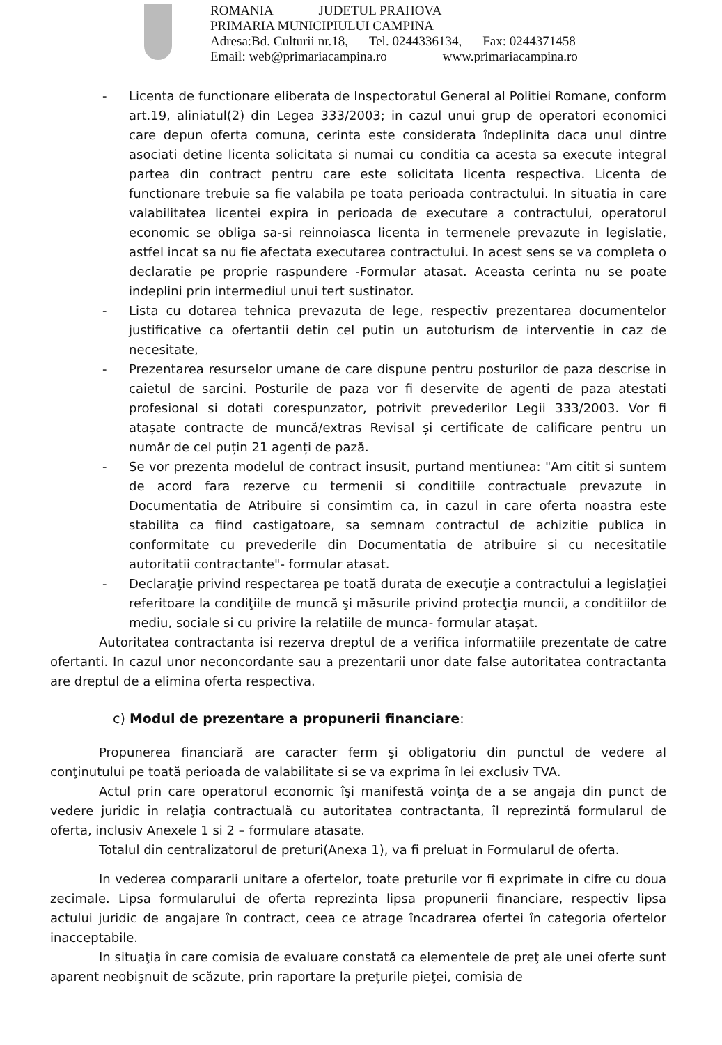ROMANIA JUDETUL PRAHOVA
PRIMARIA MUNICIPIULUI CAMPINA
Adresa:Bd. Culturii nr.18, Tel. 0244336134, Fax: 0244371458
Email: web@primariacampina.ro www.primariacampina.ro
- Licenta de functionare eliberata de Inspectoratul General al Politiei Romane, conform art.19, aliniatul(2) din Legea 333/2003; in cazul unui grup de operatori economici care depun oferta comuna, cerinta este considerata îndeplinita daca unul dintre asociati detine licenta solicitata si numai cu conditia ca acesta sa execute integral partea din contract pentru care este solicitata licenta respectiva. Licenta de functionare trebuie sa fie valabila pe toata perioada contractului. In situatia in care valabilitatea licentei expira in perioada de executare a contractului, operatorul economic se obliga sa-si reinnoiasca licenta in termenele prevazute in legislatie, astfel incat sa nu fie afectata executarea contractului. In acest sens se va completa o declaratie pe proprie raspundere -Formular atasat. Aceasta cerinta nu se poate indeplini prin intermediul unui tert sustinator.
- Lista cu dotarea tehnica prevazuta de lege, respectiv prezentarea documentelor justificative ca ofertantii detin cel putin un autoturism de interventie in caz de necesitate,
- Prezentarea resurselor umane de care dispune pentru posturilor de paza descrise in caietul de sarcini. Posturile de paza vor fi deservite de agenti de paza atestati profesional si dotati corespunzator, potrivit prevederilor Legii 333/2003. Vor fi atașate contracte de muncă/extras Revisal și certificate de calificare pentru un număr de cel puțin 21 agenți de pază.
- Se vor prezenta modelul de contract insusit, purtand mentiunea: "Am citit si suntem de acord fara rezerve cu termenii si conditiile contractuale prevazute in Documentatia de Atribuire si consimtim ca, in cazul in care oferta noastra este stabilita ca fiind castigatoare, sa semnam contractul de achizitie publica in conformitate cu prevederile din Documentatia de atribuire si cu necesitatile autoritatii contractante"- formular atasat.
- Declaraţie privind respectarea pe toată durata de execuţie a contractului a legislaţiei referitoare la condiţiile de muncă şi măsurile privind protecţia muncii, a conditiilor de mediu, sociale si cu privire la relatiile de munca- formular ataşat.
Autoritatea contractanta isi rezerva dreptul de a verifica informatiile prezentate de catre ofertanti. In cazul unor neconcordante sau a prezentarii unor date false autoritatea contractanta are dreptul de a elimina oferta respectiva.
c) Modul de prezentare a propunerii financiare:
Propunerea financiară are caracter ferm şi obligatoriu din punctul de vedere al conţinutului pe toată perioada de valabilitate si se va exprima în lei exclusiv TVA.
Actul prin care operatorul economic îşi manifestă voinţa de a se angaja din punct de vedere juridic în relaţia contractuală cu autoritatea contractanta, îl reprezintă formularul de oferta, inclusiv Anexele 1 si 2 – formulare atasate.
Totalul din centralizatorul de preturi(Anexa 1), va fi preluat in Formularul de oferta.
In vederea compararii unitare a ofertelor, toate preturile vor fi exprimate in cifre cu doua zecimale. Lipsa formularului de oferta reprezinta lipsa propunerii financiare, respectiv lipsa actului juridic de angajare în contract, ceea ce atrage încadrarea ofertei în categoria ofertelor inacceptabile.
In situaţia în care comisia de evaluare constată ca elementele de preţ ale unei oferte sunt aparent neobişnuit de scăzute, prin raportare la preţurile pieţei, comisia de